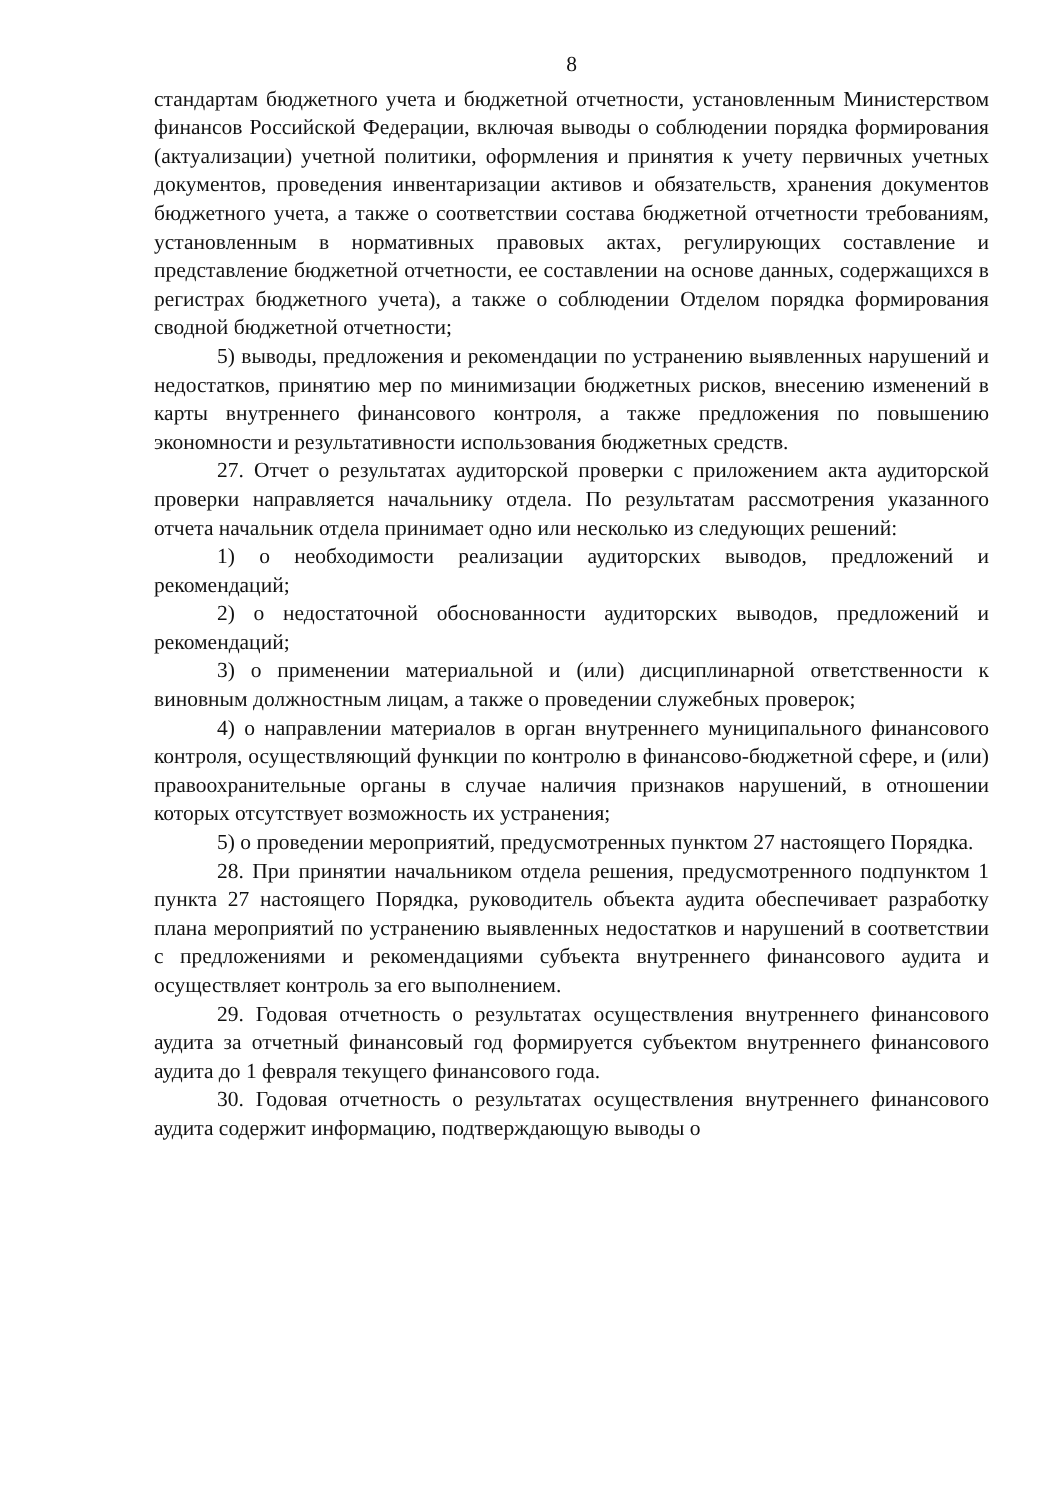8
стандартам бюджетного учета и бюджетной отчетности, установленным Министерством финансов Российской Федерации, включая выводы о соблюдении порядка формирования (актуализации) учетной политики, оформления и принятия к учету первичных учетных документов, проведения инвентаризации активов и обязательств, хранения документов бюджетного учета, а также о соответствии состава бюджетной отчетности требованиям, установленным в нормативных правовых актах, регулирующих составление и представление бюджетной отчетности, ее составлении на основе данных, содержащихся в регистрах бюджетного учета), а также о соблюдении Отделом порядка формирования сводной бюджетной отчетности;
5) выводы, предложения и рекомендации по устранению выявленных нарушений и недостатков, принятию мер по минимизации бюджетных рисков, внесению изменений в карты внутреннего финансового контроля, а также предложения по повышению экономности и результативности использования бюджетных средств.
27. Отчет о результатах аудиторской проверки с приложением акта аудиторской проверки направляется начальнику отдела. По результатам рассмотрения указанного отчета начальник отдела принимает одно или несколько из следующих решений:
1) о необходимости реализации аудиторских выводов, предложений и рекомендаций;
2) о недостаточной обоснованности аудиторских выводов, предложений и рекомендаций;
3) о применении материальной и (или) дисциплинарной ответственности к виновным должностным лицам, а также о проведении служебных проверок;
4) о направлении материалов в орган внутреннего муниципального финансового контроля, осуществляющий функции по контролю в финансово-бюджетной сфере, и (или) правоохранительные органы в случае наличия признаков нарушений, в отношении которых отсутствует возможность их устранения;
5) о проведении мероприятий, предусмотренных пунктом 27 настоящего Порядка.
28. При принятии начальником отдела решения, предусмотренного подпунктом 1 пункта 27 настоящего Порядка, руководитель объекта аудита обеспечивает разработку плана мероприятий по устранению выявленных недостатков и нарушений в соответствии с предложениями и рекомендациями субъекта внутреннего финансового аудита и осуществляет контроль за его выполнением.
29. Годовая отчетность о результатах осуществления внутреннего финансового аудита за отчетный финансовый год формируется субъектом внутреннего финансового аудита до 1 февраля текущего финансового года.
30. Годовая отчетность о результатах осуществления внутреннего финансового аудита содержит информацию, подтверждающую выводы о